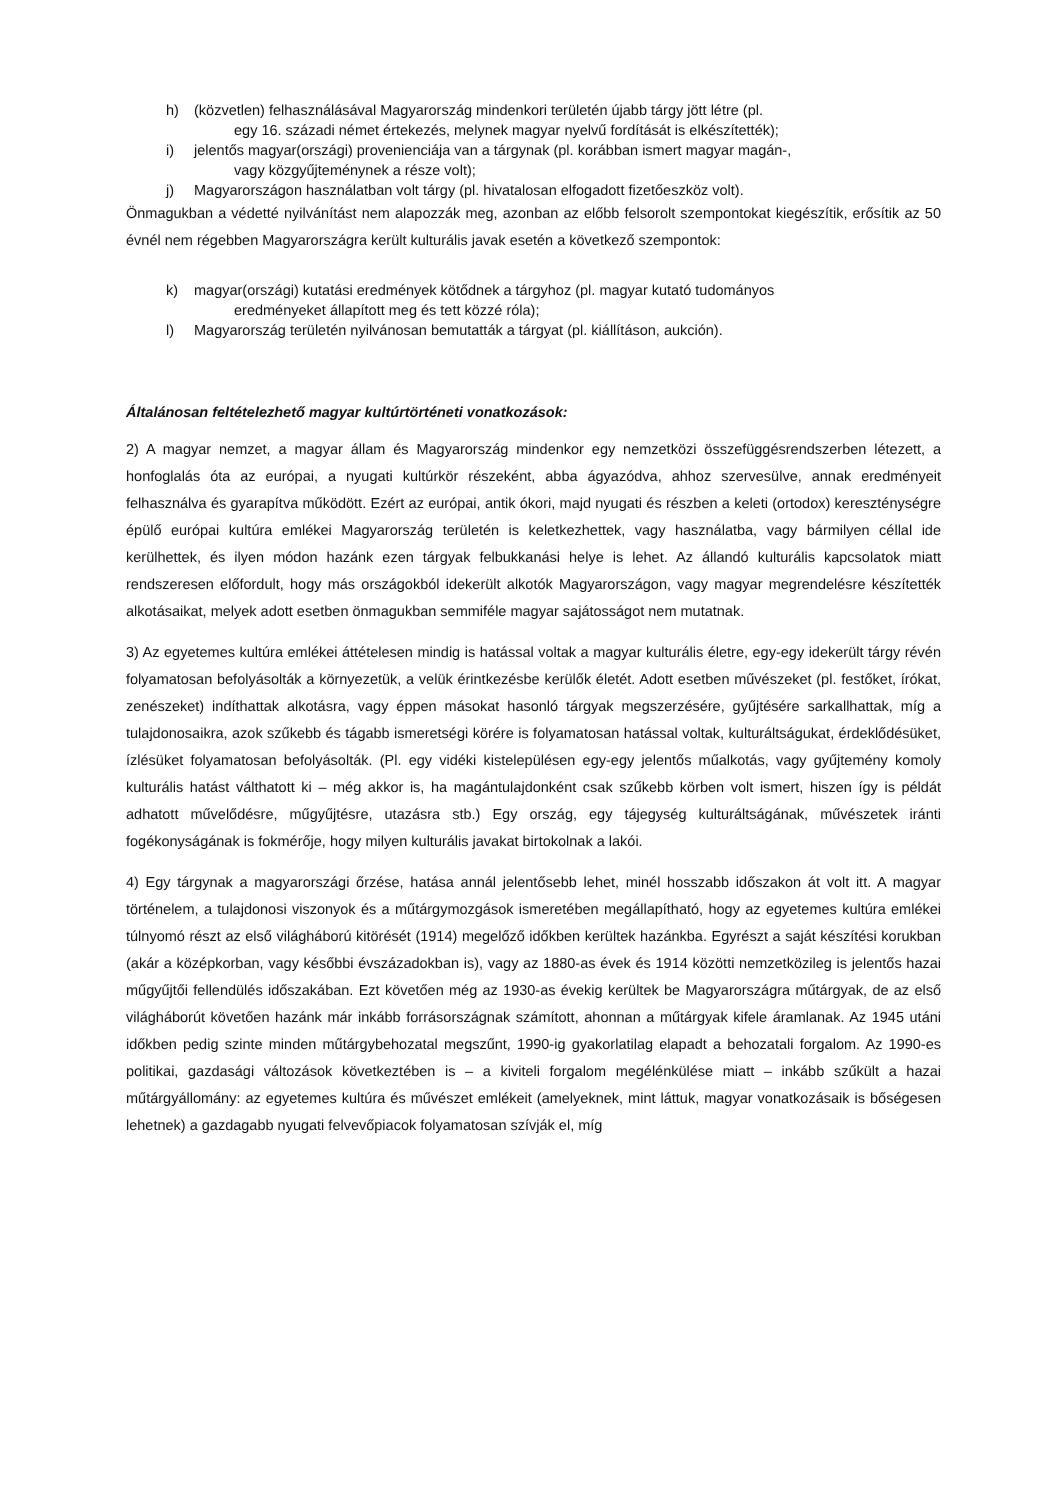h) (közvetlen) felhasználásával Magyarország mindenkori területén újabb tárgy jött létre (pl.
egy 16. századi német értekezés, melynek magyar nyelvű fordítását is elkészítették);
i) jelentős magyar(országi) provenienciája van a tárgynak (pl. korábban ismert magyar magán-,
vagy közgyűjteménynek a része volt);
j) Magyarországon használatban volt tárgy (pl. hivatalosan elfogadott fizetőeszköz volt).
Önmagukban a védetté nyilvánítást nem alapozzák meg, azonban az előbb felsorolt szempontokat kiegészítik, erősítik az 50 évnél nem régebben Magyarországra került kulturális javak esetén a következő szempontok:
k) magyar(országi) kutatási eredmények kötődnek a tárgyhoz (pl. magyar kutató tudományos
eredményeket állapított meg és tett közzé róla);
l) Magyarország területén nyilvánosan bemutatták a tárgyat (pl. kiállításon, aukción).
Általánosan feltételezhető magyar kultúrtörténeti vonatkozások:
2) A magyar nemzet, a magyar állam és Magyarország mindenkor egy nemzetközi összefüggésrendszerben létezett, a honfoglalás óta az európai, a nyugati kultúrkör részeként, abba ágyazódva, ahhoz szervesülve, annak eredményeit felhasználva és gyarapítva működött. Ezért az európai, antik ókori, majd nyugati és részben a keleti (ortodox) kereszténységre épülő európai kultúra emlékei Magyarország területén is keletkezhettek, vagy használatba, vagy bármilyen céllal ide kerülhettek, és ilyen módon hazánk ezen tárgyak felbukkanási helye is lehet. Az állandó kulturális kapcsolatok miatt rendszeresen előfordult, hogy más országokból idekerült alkotók Magyarországon, vagy magyar megrendelésre készítették alkotásaikat, melyek adott esetben önmagukban semmiféle magyar sajátosságot nem mutatnak.
3) Az egyetemes kultúra emlékei áttételesen mindig is hatással voltak a magyar kulturális életre, egy-egy idekerült tárgy révén folyamatosan befolyásolták a környezetük, a velük érintkezésbe kerülők életét. Adott esetben művészeket (pl. festőket, írókat, zenészeket) indíthattak alkotásra, vagy éppen másokat hasonló tárgyak megszerzésére, gyűjtésére sarkallhattak, míg a tulajdonosaikra, azok szűkebb és tágabb ismeretségi körére is folyamatosan hatással voltak, kulturáltságukat, érdeklődésüket, ízlésüket folyamatosan befolyásolták. (Pl. egy vidéki kistelepülésen egy-egy jelentős műalkotás, vagy gyűjtemény komoly kulturális hatást válthatott ki – még akkor is, ha magántulajdonként csak szűkebb körben volt ismert, hiszen így is példát adhatott művelődésre, műgyűjtésre, utazásra stb.) Egy ország, egy tájegység kulturáltságának, művészetek iránti fogékonyságának is fokmérője, hogy milyen kulturális javakat birtokolnak a lakói.
4) Egy tárgynak a magyarországi őrzése, hatása annál jelentősebb lehet, minél hosszabb időszakon át volt itt. A magyar történelem, a tulajdonosi viszonyok és a műtárgymozgások ismeretében megállapítható, hogy az egyetemes kultúra emlékei túlnyomó részt az első világháború kitörését (1914) megelőző időkben kerültek hazánkba. Egyrészt a saját készítési korukban (akár a középkorban, vagy későbbi évszázadokban is), vagy az 1880-as évek és 1914 közötti nemzetközileg is jelentős hazai műgyűjtői fellendülés időszakában. Ezt követően még az 1930-as évekig kerültek be Magyarországra műtárgyak, de az első világháborút követően hazánk már inkább forrásországnak számított, ahonnan a műtárgyak kifele áramlanak. Az 1945 utáni időkben pedig szinte minden műtárgybehozatal megszűnt, 1990-ig gyakorlatilag elapadt a behozatali forgalom. Az 1990-es politikai, gazdasági változások következtében is – a kiviteli forgalom megélénkülése miatt – inkább szűkült a hazai műtárgyállomány: az egyetemes kultúra és művészet emlékeit (amelyeknek, mint láttuk, magyar vonatkozásaik is bőségesen lehetnek) a gazdagabb nyugati felvevőpiacok folyamatosan szívják el, míg